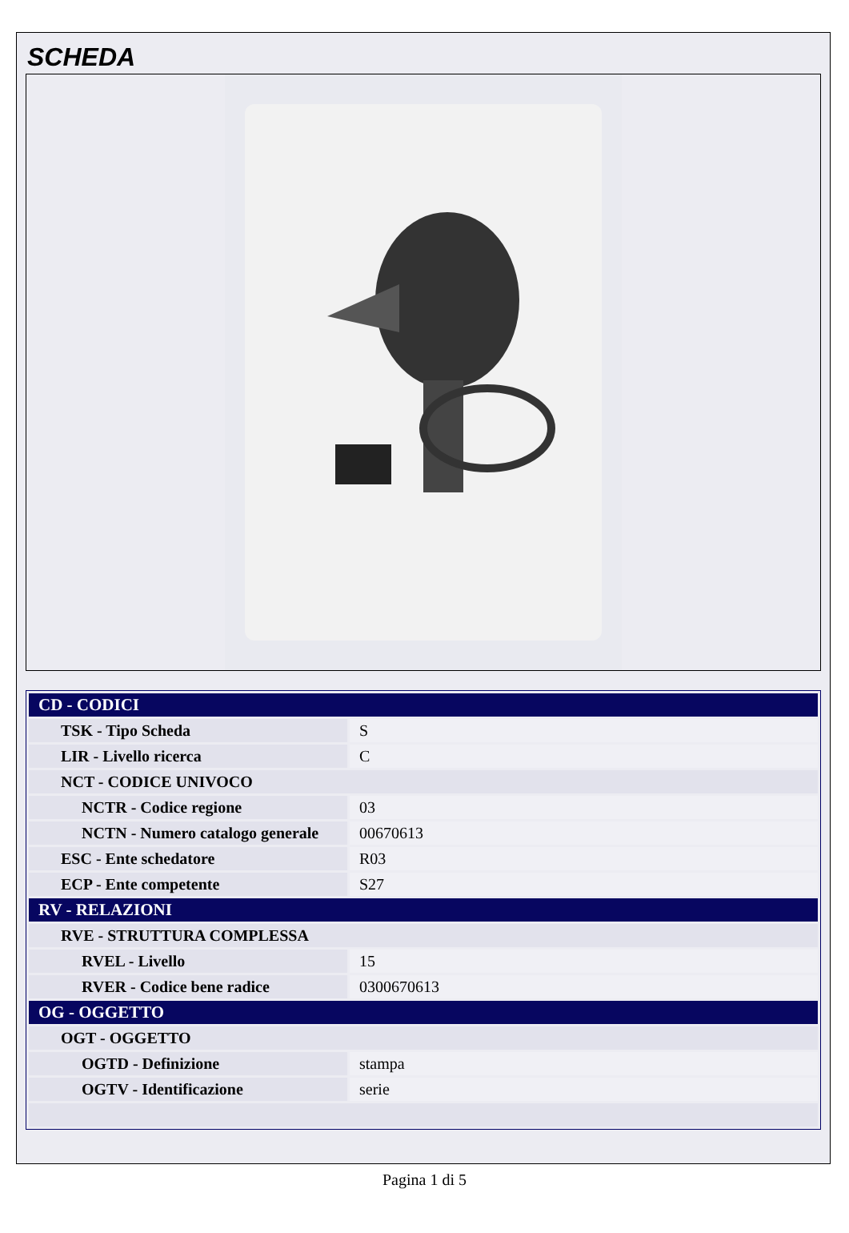SCHEDA
| CD - CODICI | |
| --- | --- |
| TSK - Tipo Scheda | S |
| LIR - Livello ricerca | C |
| NCT - CODICE UNIVOCO | |
| NCTR - Codice regione | 03 |
| NCTN - Numero catalogo generale | 00670613 |
| ESC - Ente schedatore | R03 |
| ECP - Ente competente | S27 |
| RV - RELAZIONI | |
| RVE - STRUTTURA COMPLESSA | |
| RVEL - Livello | 15 |
| RVER - Codice bene radice | 0300670613 |
| OG - OGGETTO | |
| OGT - OGGETTO | |
| OGTD - Definizione | stampa |
| OGTV - Identificazione | serie |
Pagina 1 di 5